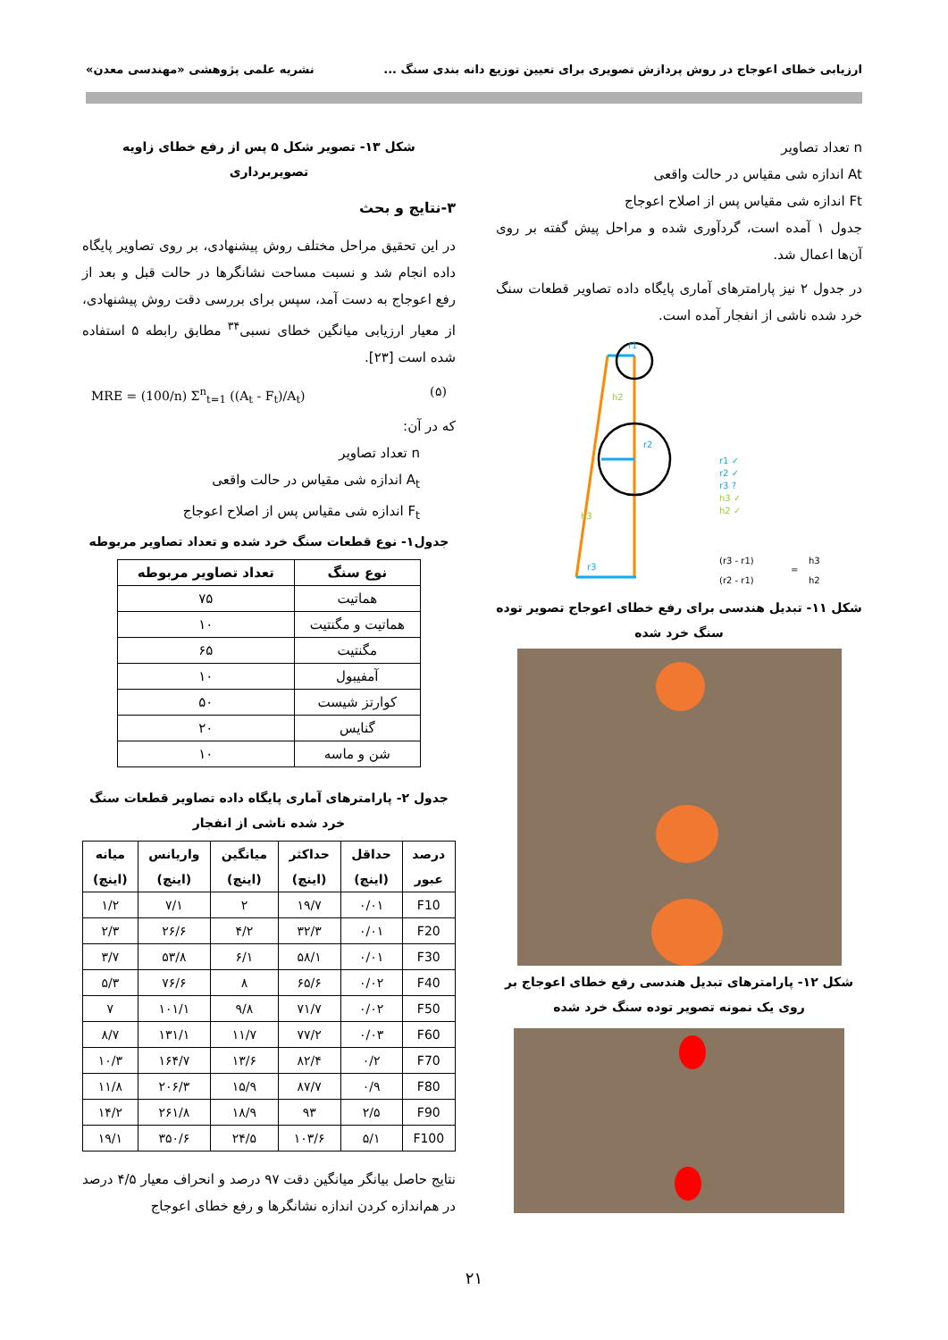ارزیابی خطای اعوجاج در روش پردازش تصویری برای تعیین توزیع دانه بندی سنگ ... نشریه علمی پژوهشی «مهندسی معدن»
n تعداد تصاویر
At اندازه شی مقیاس در حالت واقعی
Ft اندازه شی مقیاس پس از اصلاح اعوجاج
جدول ۱ آمده است، گردآوری شده و مراحل پیش گفته بر روی آن‌ها اعمال شد.
در جدول ۲ نیز پارامترهای آماری پایگاه داده تصاویر قطعات سنگ خرد شده ناشی از انفجار آمده است.
r1
h2
r2
h3
r3
r1 ✓
r2 ✓
r3 ?
h3 ✓
h2 ✓
(r3 - r1)
(r2 - r1)
=
h3
h2
شکل ۱۱- تبدیل هندسی برای رفع خطای اعوجاج تصویر توده سنگ خرد شده
شکل ۱۲- پارامترهای تبدیل هندسی رفع خطای اعوجاج بر روی یک نمونه تصویر توده سنگ خرد شده
شکل ۱۳- تصویر شکل ۵ پس از رفع خطای زاویه تصویربرداری
۳-نتایج و بحث
در این تحقیق مراحل مختلف روش پیشنهادی، بر روی تصاویر پایگاه داده انجام شد و نسبت مساحت نشانگرها در حالت قبل و بعد از رفع اعوجاج به دست آمد، سپس برای بررسی دقت روش پیشنهادی، از معیار ارزیابی میانگین خطای نسبی<sup>۳۴</sup> مطابق رابطه ۵ استفاده شده است [۲۳].
MRE = (100/n) Σ<sup>n</sup><sub>t=1</sub> ((A<sub>t</sub> - F<sub>t</sub>)/A<sub>t</sub>) (۵)
که در آن:
n تعداد تصاویر
A<sub>t</sub> اندازه شی مقیاس در حالت واقعی
F<sub>t</sub> اندازه شی مقیاس پس از اصلاح اعوجاج
جدول۱- نوع قطعات سنگ خرد شده و تعداد تصاویر مربوطه
| نوع سنگ | تعداد تصاویر مربوطه |
| --- | --- |
| هماتیت | ۷۵ |
| هماتیت و مگنتیت | ۱۰ |
| مگنتیت | ۶۵ |
| آمفیبول | ۱۰ |
| کوارتز شیست | ۵۰ |
| گنایس | ۲۰ |
| شن و ماسه | ۱۰ |
جدول ۲- پارامترهای آماری پایگاه داده تصاویر قطعات سنگ خرد شده ناشی از انفجار
| درصد عبور | حداقل (اینچ) | حداکثر (اینچ) | میانگین (اینچ) | واریانس (اینچ) | میانه (اینچ) |
| --- | --- | --- | --- | --- | --- |
| F10 | ۰/۰۱ | ۱۹/۷ | ۲ | ۷/۱ | ۱/۲ |
| F20 | ۰/۰۱ | ۳۲/۳ | ۴/۲ | ۲۶/۶ | ۲/۳ |
| F30 | ۰/۰۱ | ۵۸/۱ | ۶/۱ | ۵۳/۸ | ۳/۷ |
| F40 | ۰/۰۲ | ۶۵/۶ | ۸ | ۷۶/۶ | ۵/۳ |
| F50 | ۰/۰۲ | ۷۱/۷ | ۹/۸ | ۱۰۱/۱ | ۷ |
| F60 | ۰/۰۳ | ۷۷/۲ | ۱۱/۷ | ۱۳۱/۱ | ۸/۷ |
| F70 | ۰/۲ | ۸۲/۴ | ۱۳/۶ | ۱۶۴/۷ | ۱۰/۳ |
| F80 | ۰/۹ | ۸۷/۷ | ۱۵/۹ | ۲۰۶/۳ | ۱۱/۸ |
| F90 | ۲/۵ | ۹۳ | ۱۸/۹ | ۲۶۱/۸ | ۱۴/۲ |
| F100 | ۵/۱ | ۱۰۳/۶ | ۲۴/۵ | ۳۵۰/۶ | ۱۹/۱ |
نتایج حاصل بیانگر میانگین دقت ۹۷ درصد و انحراف معیار ۴/۵ درصد در هم‌اندازه کردن اندازه نشانگرها و رفع خطای اعوجاج
۲۱